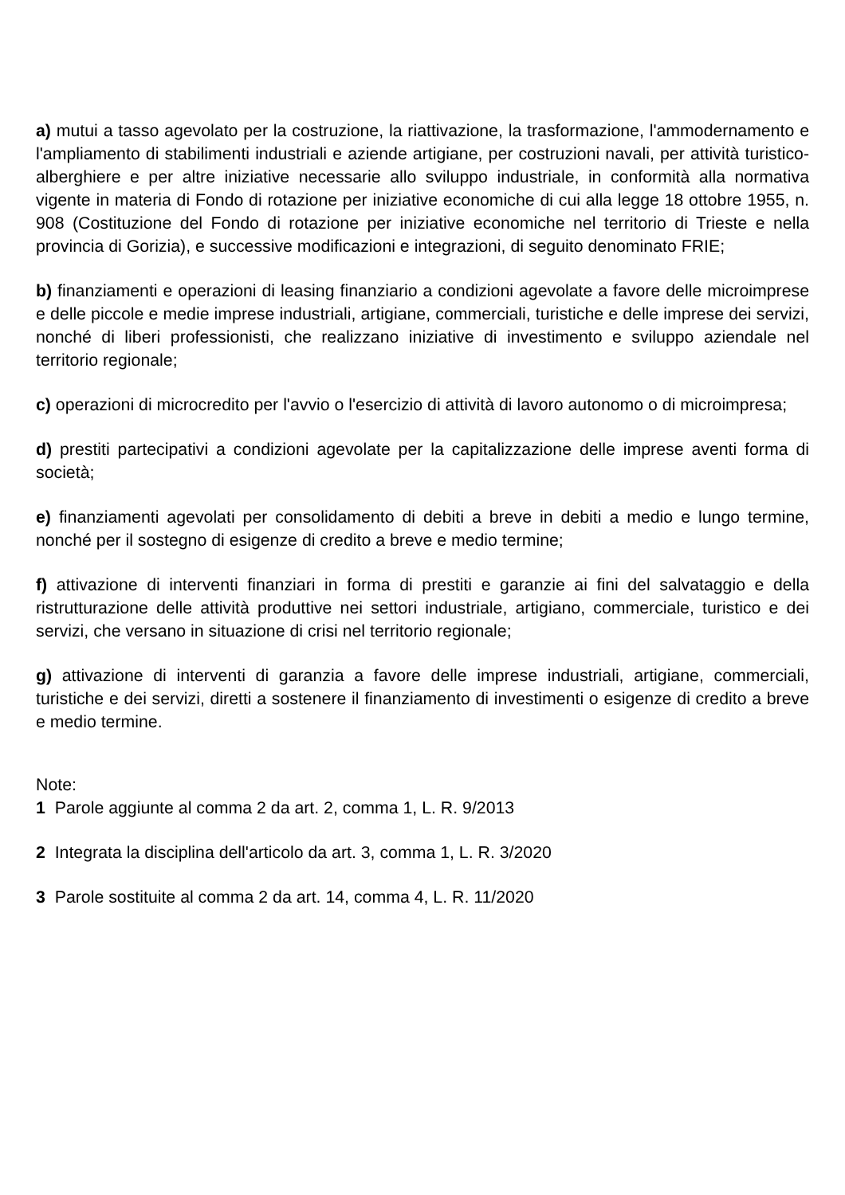a) mutui a tasso agevolato per la costruzione, la riattivazione, la trasformazione, l'ammodernamento e l'ampliamento di stabilimenti industriali e aziende artigiane, per costruzioni navali, per attività turistico-alberghiere e per altre iniziative necessarie allo sviluppo industriale, in conformità alla normativa vigente in materia di Fondo di rotazione per iniziative economiche di cui alla legge 18 ottobre 1955, n. 908 (Costituzione del Fondo di rotazione per iniziative economiche nel territorio di Trieste e nella provincia di Gorizia), e successive modificazioni e integrazioni, di seguito denominato FRIE;
b) finanziamenti e operazioni di leasing finanziario a condizioni agevolate a favore delle microimprese e delle piccole e medie imprese industriali, artigiane, commerciali, turistiche e delle imprese dei servizi, nonché di liberi professionisti, che realizzano iniziative di investimento e sviluppo aziendale nel territorio regionale;
c) operazioni di microcredito per l'avvio o l'esercizio di attività di lavoro autonomo o di microimpresa;
d) prestiti partecipativi a condizioni agevolate per la capitalizzazione delle imprese aventi forma di società;
e) finanziamenti agevolati per consolidamento di debiti a breve in debiti a medio e lungo termine, nonché per il sostegno di esigenze di credito a breve e medio termine;
f) attivazione di interventi finanziari in forma di prestiti e garanzie ai fini del salvataggio e della ristrutturazione delle attività produttive nei settori industriale, artigiano, commerciale, turistico e dei servizi, che versano in situazione di crisi nel territorio regionale;
g) attivazione di interventi di garanzia a favore delle imprese industriali, artigiane, commerciali, turistiche e dei servizi, diretti a sostenere il finanziamento di investimenti o esigenze di credito a breve e medio termine.
Note:
1 Parole aggiunte al comma 2 da art. 2, comma 1, L. R. 9/2013
2 Integrata la disciplina dell'articolo da art. 3, comma 1, L. R. 3/2020
3 Parole sostituite al comma 2 da art. 14, comma 4, L. R. 11/2020